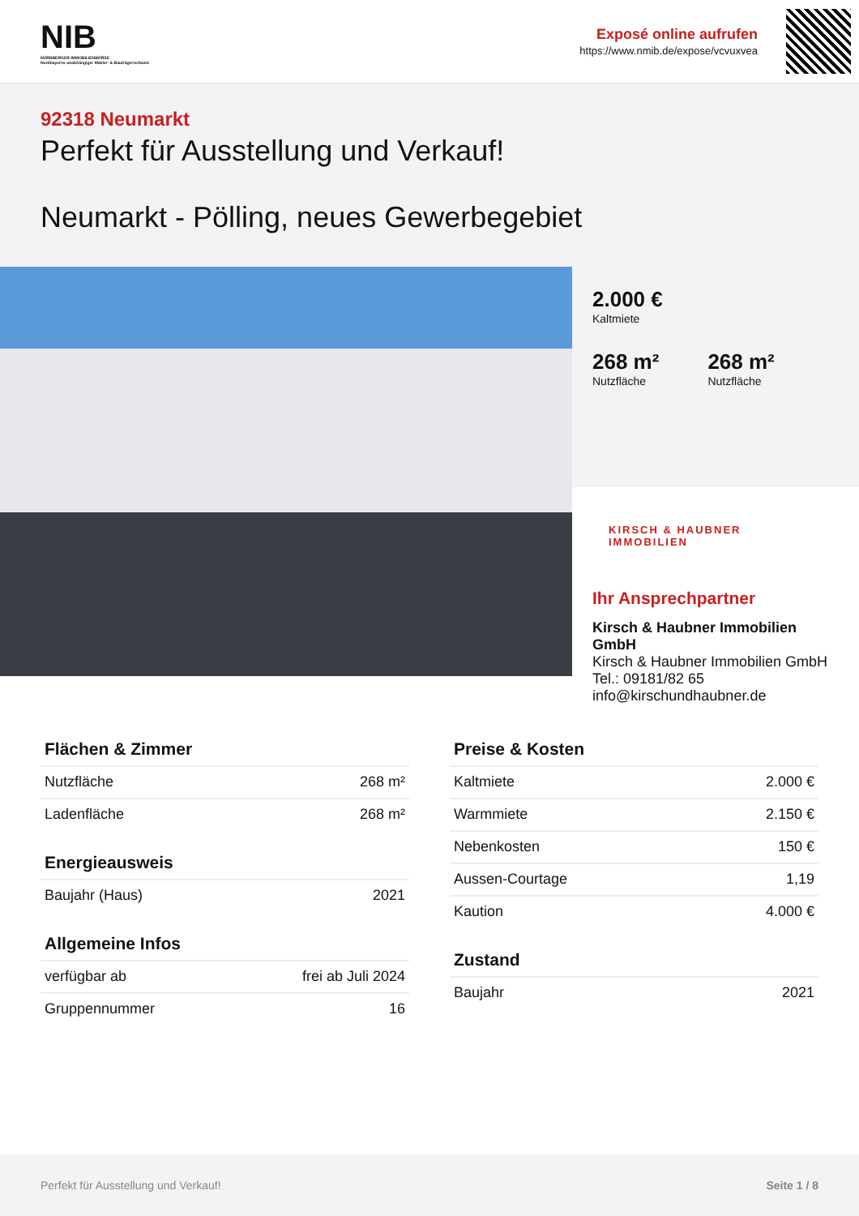NIB
NÜRNBERGER IMMOBILIENBÖRSE
Nordbayerns unabhängiger Makler- & Bauträgerverbund
Exposé online aufrufen
https://www.nmib.de/expose/vcvuxvea
92318 Neumarkt
Perfekt für Ausstellung und Verkauf!
Neumarkt - Pölling, neues Gewerbegebiet
2.000 €
Kaltmiete
268 m²
Nutzfläche
268 m²
Nutzfläche
KIRSCH & HAUBNER
IMMOBILIEN
Ihr Ansprechpartner
Kirsch & Haubner Immobilien GmbH
Kirsch & Haubner Immobilien GmbH
Tel.: 09181/82 65
info@kirschundhaubner.de
Flächen & Zimmer
| Nutzfläche | 268 m² |
| Ladenfläche | 268 m² |
Energieausweis
| Baujahr (Haus) | 2021 |
Allgemeine Infos
| verfügbar ab | frei ab Juli 2024 |
| Gruppennummer | 16 |
Preise & Kosten
| Kaltmiete | 2.000 € |
| Warmmiete | 2.150 € |
| Nebenkosten | 150 € |
| Aussen-Courtage | 1,19 |
| Kaution | 4.000 € |
Zustand
| Baujahr | 2021 |
Perfekt für Ausstellung und Verkauf! Seite 1 / 8